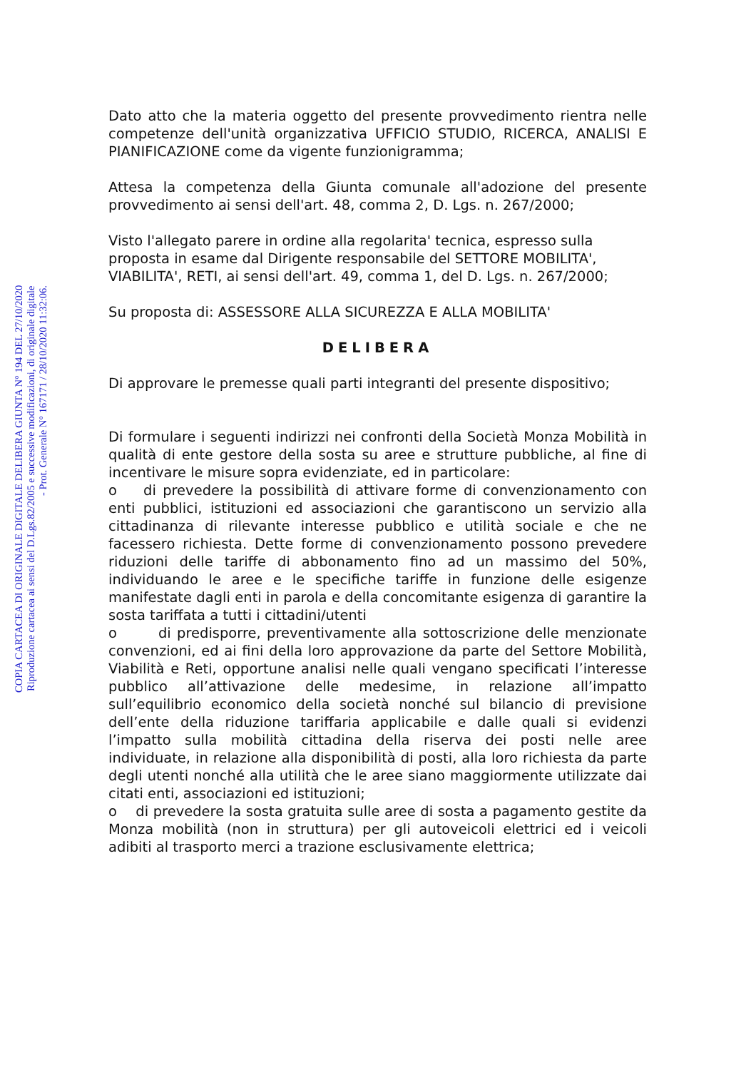COPIA CARTACEA DI ORIGINALE DIGITALE DELIBERA GIUNTA N° 194 DEL 27/10/2020
Riproduzione cartacea ai sensi del D.Lgs.82/2005 e successive modificazioni, di originale digitale
- Prot. Generale N° 167171 / 28/10/2020 11:32:06.
Dato atto che la materia oggetto del presente provvedimento rientra nelle competenze dell'unità organizzativa UFFICIO STUDIO, RICERCA, ANALISI E PIANIFICAZIONE come da vigente funzionigramma;
Attesa la competenza della Giunta comunale all'adozione del presente provvedimento ai sensi dell'art. 48, comma 2, D. Lgs. n. 267/2000;
Visto l'allegato parere in ordine alla regolarita' tecnica, espresso sulla proposta in esame dal Dirigente responsabile del SETTORE MOBILITA', VIABILITA', RETI, ai sensi dell'art. 49, comma 1, del D. Lgs. n. 267/2000;
Su proposta di: ASSESSORE ALLA SICUREZZA E ALLA MOBILITA'
DELIBERA
Di approvare le premesse quali parti integranti del presente dispositivo;
Di formulare i seguenti indirizzi nei confronti della Società Monza Mobilità in qualità di ente gestore della sosta su aree e strutture pubbliche, al fine di incentivare le misure sopra evidenziate, ed in particolare:
o di prevedere la possibilità di attivare forme di convenzionamento con enti pubblici, istituzioni ed associazioni che garantiscono un servizio alla cittadinanza di rilevante interesse pubblico e utilità sociale e che ne facessero richiesta. Dette forme di convenzionamento possono prevedere riduzioni delle tariffe di abbonamento fino ad un massimo del 50%, individuando le aree e le specifiche tariffe in funzione delle esigenze manifestate dagli enti in parola e della concomitante esigenza di garantire la sosta tariffata a tutti i cittadini/utenti
o di predisporre, preventivamente alla sottoscrizione delle menzionate convenzioni, ed ai fini della loro approvazione da parte del Settore Mobilità, Viabilità e Reti, opportune analisi nelle quali vengano specificati l’interesse pubblico all’attivazione delle medesime, in relazione all’impatto sull’equilibrio economico della società nonché sul bilancio di previsione dell’ente della riduzione tariffaria applicabile e dalle quali si evidenzi l’impatto sulla mobilità cittadina della riserva dei posti nelle aree individuate, in relazione alla disponibilità di posti, alla loro richiesta da parte degli utenti nonché alla utilità che le aree siano maggiormente utilizzate dai citati enti, associazioni ed istituzioni;
o di prevedere la sosta gratuita sulle aree di sosta a pagamento gestite da Monza mobilità (non in struttura) per gli autoveicoli elettrici ed i veicoli adibiti al trasporto merci a trazione esclusivamente elettrica;